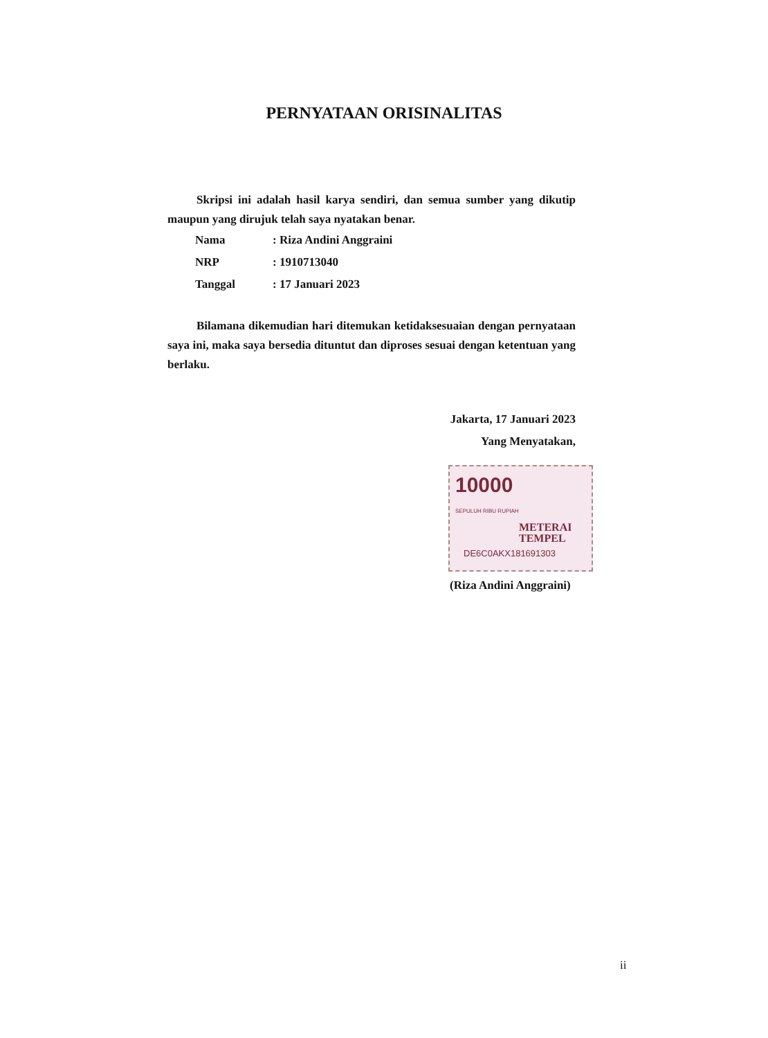PERNYATAAN ORISINALITAS
Skripsi ini adalah hasil karya sendiri, dan semua sumber yang dikutip maupun yang dirujuk telah saya nyatakan benar.
| Nama | : Riza Andini Anggraini |
| NRP | : 1910713040 |
| Tanggal | : 17 Januari 2023 |
Bilamana dikemudian hari ditemukan ketidaksesuaian dengan pernyataan saya ini, maka saya bersedia dituntut dan diproses sesuai dengan ketentuan yang berlaku.
Jakarta, 17 Januari 2023
Yang Menyatakan,
10000
METERAI
TEMPEL
DE6C0AKX181691303
SEPULUH RIBU RUPIAH
(Riza Andini Anggraini)
ii